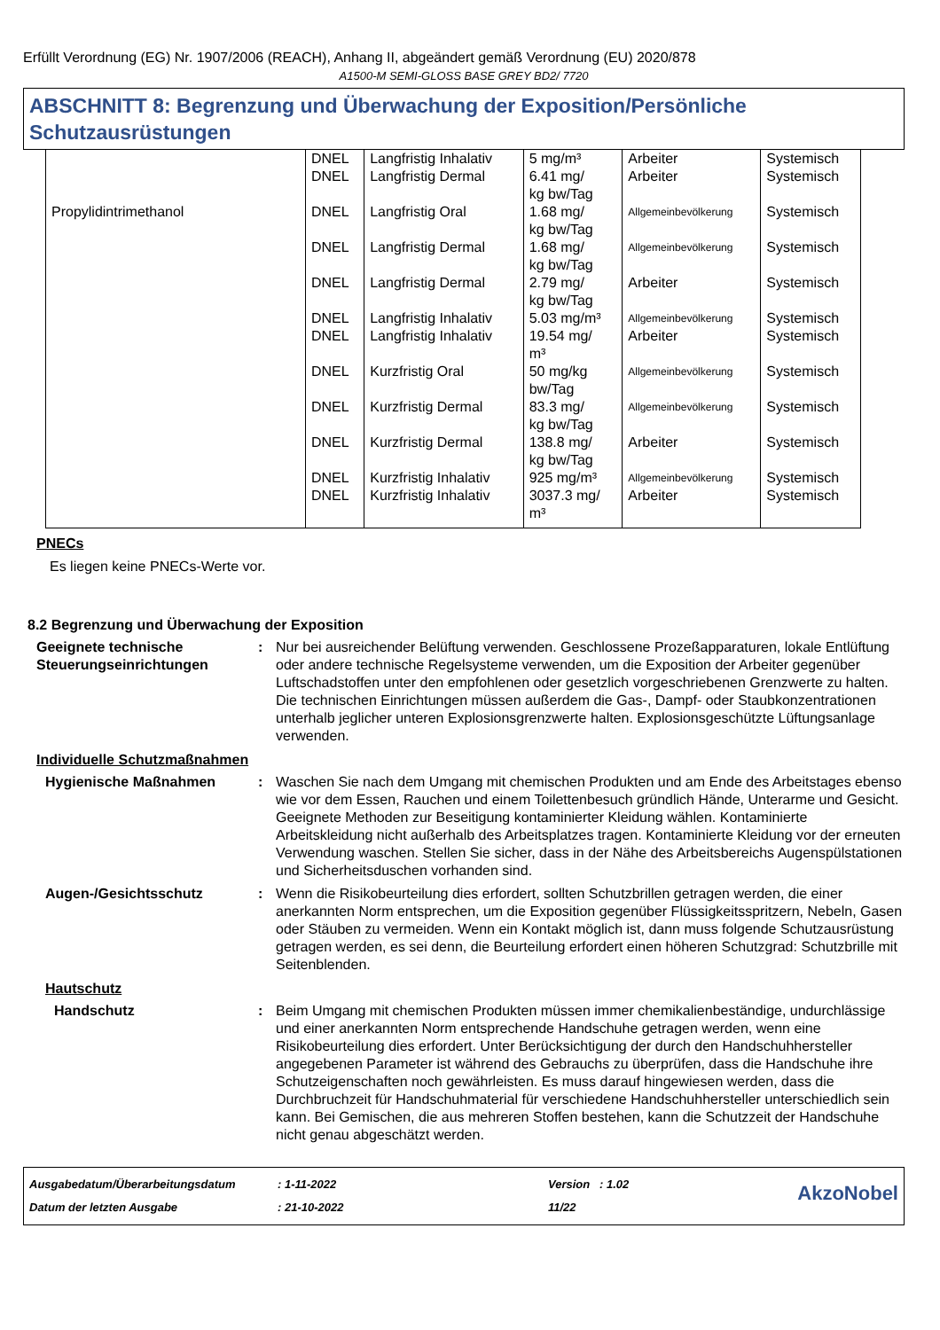Erfüllt Verordnung (EG) Nr. 1907/2006 (REACH), Anhang II, abgeändert gemäß Verordnung (EU) 2020/878
A1500-M SEMI-GLOSS BASE GREY BD2/ 7720
ABSCHNITT 8: Begrenzung und Überwachung der Exposition/Persönliche Schutzausrüstungen
| | DNEL | Langfristig Inhalativ | 5 mg/m³ | Arbeiter | Systemisch |
| | DNEL | Langfristig Dermal | 6.41 mg/ kg bw/Tag | Arbeiter | Systemisch |
| Propylidintrimethanol | DNEL | Langfristig Oral | 1.68 mg/ kg bw/Tag | Allgemeinbevölkerung | Systemisch |
| | DNEL | Langfristig Dermal | 1.68 mg/ kg bw/Tag | Allgemeinbevölkerung | Systemisch |
| | DNEL | Langfristig Dermal | 2.79 mg/ kg bw/Tag | Arbeiter | Systemisch |
| | DNEL | Langfristig Inhalativ | 5.03 mg/m³ | Allgemeinbevölkerung | Systemisch |
| | DNEL | Langfristig Inhalativ | 19.54 mg/ m³ | Arbeiter | Systemisch |
| | DNEL | Kurzfristig Oral | 50 mg/kg bw/Tag | Allgemeinbevölkerung | Systemisch |
| | DNEL | Kurzfristig Dermal | 83.3 mg/ kg bw/Tag | Allgemeinbevölkerung | Systemisch |
| | DNEL | Kurzfristig Dermal | 138.8 mg/ kg bw/Tag | Arbeiter | Systemisch |
| | DNEL | Kurzfristig Inhalativ | 925 mg/m³ | Allgemeinbevölkerung | Systemisch |
| | DNEL | Kurzfristig Inhalativ | 3037.3 mg/ m³ | Arbeiter | Systemisch |
PNECs
Es liegen keine PNECs-Werte vor.
8.2 Begrenzung und Überwachung der Exposition
Geeignete technische Steuerungseinrichtungen
: Nur bei ausreichender Belüftung verwenden. Geschlossene Prozeßapparaturen, lokale Entlüftung oder andere technische Regelsysteme verwenden, um die Exposition der Arbeiter gegenüber Luftschadstoffen unter den empfohlenen oder gesetzlich vorgeschriebenen Grenzwerte zu halten. Die technischen Einrichtungen müssen außerdem die Gas-, Dampf- oder Staubkonzentrationen unterhalb jeglicher unteren Explosionsgrenzwerte halten. Explosionsgeschützte Lüftungsanlage verwenden.
Individuelle Schutzmaßnahmen
Hygienische Maßnahmen : Waschen Sie nach dem Umgang mit chemischen Produkten und am Ende des Arbeitstages ebenso wie vor dem Essen, Rauchen und einem Toilettenbesuch gründlich Hände, Unterarme und Gesicht. Geeignete Methoden zur Beseitigung kontaminierter Kleidung wählen. Kontaminierte Arbeitskleidung nicht außerhalb des Arbeitsplatzes tragen. Kontaminierte Kleidung vor der erneuten Verwendung waschen. Stellen Sie sicher, dass in der Nähe des Arbeitsbereichs Augenspülstationen und Sicherheitsduschen vorhanden sind.
Augen-/Gesichtsschutz : Wenn die Risikobeurteilung dies erfordert, sollten Schutzbrillen getragen werden, die einer anerkannten Norm entsprechen, um die Exposition gegenüber Flüssigkeitsspritzern, Nebeln, Gasen oder Stäuben zu vermeiden. Wenn ein Kontakt möglich ist, dann muss folgende Schutzausrüstung getragen werden, es sei denn, die Beurteilung erfordert einen höheren Schutzgrad: Schutzbrille mit Seitenblenden.
Hautschutz
Handschutz : Beim Umgang mit chemischen Produkten müssen immer chemikalienbeständige, undurchlässige und einer anerkannten Norm entsprechende Handschuhe getragen werden, wenn eine Risikobeurteilung dies erfordert. Unter Berücksichtigung der durch den Handschuhhersteller angegebenen Parameter ist während des Gebrauchs zu überprüfen, dass die Handschuhe ihre Schutzeigenschaften noch gewährleisten. Es muss darauf hingewiesen werden, dass die Durchbruchzeit für Handschuhmaterial für verschiedene Handschuhhersteller unterschiedlich sein kann. Bei Gemischen, die aus mehreren Stoffen bestehen, kann die Schutzzeit der Handschuhe nicht genau abgeschätzt werden.
Ausgabedatum/Überarbeitungsdatum
Datum der letzten Ausgabe
: 1-11-2022
: 21-10-2022
Version : 1.02
11/22
AkzoNobel